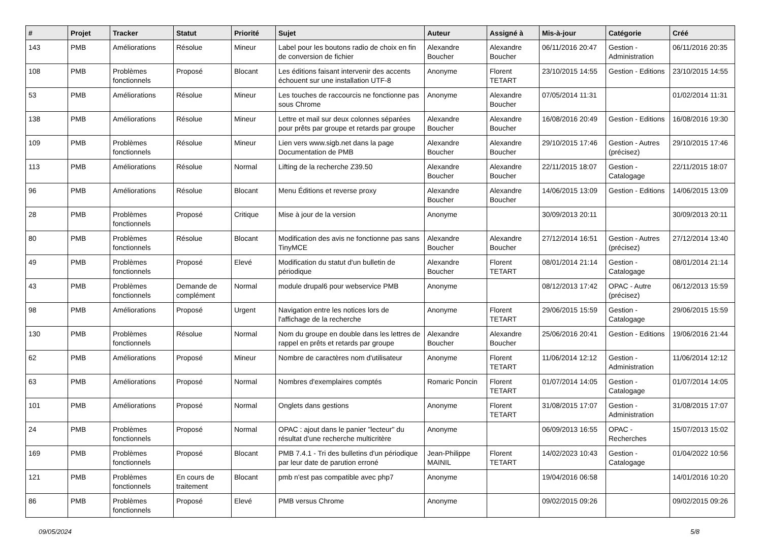| # | Projet | Tracker | Statut | Priorité | Sujet | Auteur | Assigné à | Mis-à-jour | Catégorie | Créé |
| --- | --- | --- | --- | --- | --- | --- | --- | --- | --- | --- |
| 143 | PMB | Améliorations | Résolue | Mineur | Label pour les boutons radio de choix en fin de conversion de fichier | Alexandre Boucher | Alexandre Boucher | 06/11/2016 20:47 | Gestion - Administration | 06/11/2016 20:35 |
| 108 | PMB | Problèmes fonctionnels | Proposé | Blocant | Les éditions faisant intervenir des accents échouent sur une installation UTF-8 | Anonyme | Florent TETART | 23/10/2015 14:55 | Gestion - Editions | 23/10/2015 14:55 |
| 53 | PMB | Améliorations | Résolue | Mineur | Les touches de raccourcis ne fonctionne pas sous Chrome | Anonyme | Alexandre Boucher | 07/05/2014 11:31 | | 01/02/2014 11:31 |
| 138 | PMB | Améliorations | Résolue | Mineur | Lettre et mail sur deux colonnes séparées pour prêts par groupe et retards par groupe | Alexandre Boucher | Alexandre Boucher | 16/08/2016 20:49 | Gestion - Editions | 16/08/2016 19:30 |
| 109 | PMB | Problèmes fonctionnels | Résolue | Mineur | Lien vers www.sigb.net dans la page Documentation de PMB | Alexandre Boucher | Alexandre Boucher | 29/10/2015 17:46 | Gestion - Autres (précisez) | 29/10/2015 17:46 |
| 113 | PMB | Améliorations | Résolue | Normal | Lifting de la recherche Z39.50 | Alexandre Boucher | Alexandre Boucher | 22/11/2015 18:07 | Gestion - Catalogage | 22/11/2015 18:07 |
| 96 | PMB | Améliorations | Résolue | Blocant | Menu Éditions et reverse proxy | Alexandre Boucher | Alexandre Boucher | 14/06/2015 13:09 | Gestion - Editions | 14/06/2015 13:09 |
| 28 | PMB | Problèmes fonctionnels | Proposé | Critique | Mise à jour de la version | Anonyme | | 30/09/2013 20:11 | | 30/09/2013 20:11 |
| 80 | PMB | Problèmes fonctionnels | Résolue | Blocant | Modification des avis ne fonctionne pas sans TinyMCE | Alexandre Boucher | Alexandre Boucher | 27/12/2014 16:51 | Gestion - Autres (précisez) | 27/12/2014 13:40 |
| 49 | PMB | Problèmes fonctionnels | Proposé | Elevé | Modification du statut d'un bulletin de périodique | Alexandre Boucher | Florent TETART | 08/01/2014 21:14 | Gestion - Catalogage | 08/01/2014 21:14 |
| 43 | PMB | Problèmes fonctionnels | Demande de complément | Normal | module drupal6 pour webservice PMB | Anonyme | | 08/12/2013 17:42 | OPAC - Autre (précisez) | 06/12/2013 15:59 |
| 98 | PMB | Améliorations | Proposé | Urgent | Navigation entre les notices lors de l'affichage de la recherche | Anonyme | Florent TETART | 29/06/2015 15:59 | Gestion - Catalogage | 29/06/2015 15:59 |
| 130 | PMB | Problèmes fonctionnels | Résolue | Normal | Nom du groupe en double dans les lettres de rappel en prêts et retards par groupe | Alexandre Boucher | Alexandre Boucher | 25/06/2016 20:41 | Gestion - Editions | 19/06/2016 21:44 |
| 62 | PMB | Améliorations | Proposé | Mineur | Nombre de caractères nom d'utilisateur | Anonyme | Florent TETART | 11/06/2014 12:12 | Gestion - Administration | 11/06/2014 12:12 |
| 63 | PMB | Améliorations | Proposé | Normal | Nombres d'exemplaires comptés | Romaric Poncin | Florent TETART | 01/07/2014 14:05 | Gestion - Catalogage | 01/07/2014 14:05 |
| 101 | PMB | Améliorations | Proposé | Normal | Onglets dans gestions | Anonyme | Florent TETART | 31/08/2015 17:07 | Gestion - Administration | 31/08/2015 17:07 |
| 24 | PMB | Problèmes fonctionnels | Proposé | Normal | OPAC : ajout dans le panier "lecteur" du résultat d'une recherche multicritère | Anonyme | | 06/09/2013 16:55 | OPAC - Recherches | 15/07/2013 15:02 |
| 169 | PMB | Problèmes fonctionnels | Proposé | Blocant | PMB 7.4.1 - Tri des bulletins d'un périodique par leur date de parution erroné | Jean-Philippe MAINIL | Florent TETART | 14/02/2023 10:43 | Gestion - Catalogage | 01/04/2022 10:56 |
| 121 | PMB | Problèmes fonctionnels | En cours de traitement | Blocant | pmb n'est pas compatible avec php7 | Anonyme | | 19/04/2016 06:58 | | 14/01/2016 10:20 |
| 86 | PMB | Problèmes fonctionnels | Proposé | Elevé | PMB versus Chrome | Anonyme | | 09/02/2015 09:26 | | 09/02/2015 09:26 |
09/05/2024 5/8